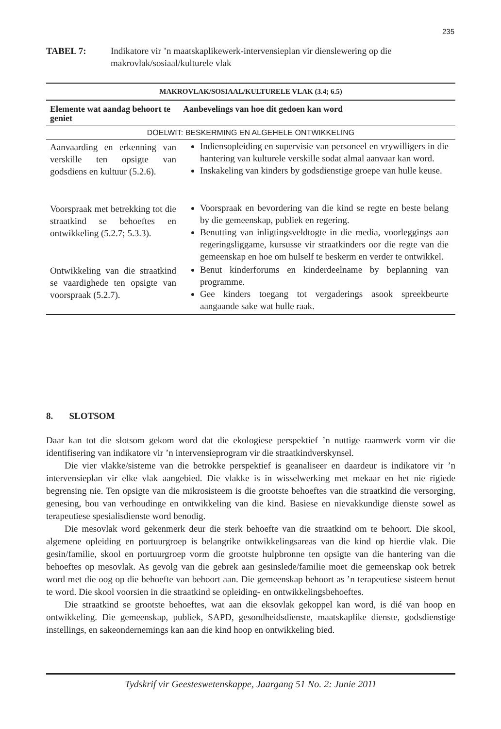235
TABEL 7: Indikatore vir ’n maatskaplikewerk-intervensieplan vir dienslewering op die makrovlak/sosiaal/kulturele vlak
| MAKROVLAK/SOSIAAL/KULTURELE VLAK (3.4; 6.5) | |
| --- | --- |
| Elemente wat aandag behoort te geniet | Aanbevelings van hoe dit gedoen kan word |
| DOELWIT: BESKERMING EN ALGEHELE ONTWIKKELING | |
| Aanvaarding en erkenning van verskille ten opsigte van godsdiens en kultuur (5.2.6). | Indiensopleiding en supervisie van personeel en vrywilligers in die hantering van kulturele verskille sodat almal aanvaar kan word. Inskakeling van kinders by godsdienstige groepe van hulle keuse. |
| Voorspraak met betrekking tot die straatkind se behoeftes en ontwikkeling (5.2.7; 5.3.3). | Voorspraak en bevordering van die kind se regte en beste belang by die gemeenskap, publiek en regering. Benutting van inligtingsveldtogte in die media, voorleggings aan regeringsliggame, kursusse vir straatkinders oor die regte van die gemeenskap en hoe om hulself te beskerm en verder te ontwikkel. |
| Ontwikkeling van die straatkind se vaardighede ten opsigte van voorspraak (5.2.7). | Benut kinderforums en kinderdeelname by beplanning van programme. Gee kinders toegang tot vergaderings asook spreekbeurte aangaande sake wat hulle raak. |
8. SLOTSOM
Daar kan tot die slotsom gekom word dat die ekologiese perspektief ’n nuttige raamwerk vorm vir die identifisering van indikatore vir ’n intervensieprogram vir die straatkindverskynsel.
Die vier vlakke/sisteme van die betrokke perspektief is geanaliseer en daardeur is indikatore vir ’n intervensieplan vir elke vlak aangebied. Die vlakke is in wisselwerking met mekaar en het nie rigiede begrensing nie. Ten opsigte van die mikrosisteem is die grootste behoeftes van die straatkind die versorging, genesing, bou van verhoudinge en ontwikkeling van die kind. Basiese en nievakkundige dienste sowel as terapeutiese spesialisdienste word benodig.
Die mesovlak word gekenmerk deur die sterk behoefte van die straatkind om te behoort. Die skool, algemene opleiding en portuurgroep is belangrike ontwikkelingsareas van die kind op hierdie vlak. Die gesin/familie, skool en portuurgroep vorm die grootste hulpbronne ten opsigte van die hantering van die behoeftes op mesovlak. As gevolg van die gebrek aan gesinslede/familie moet die gemeenskap ook betrek word met die oog op die behoefte van behoort aan. Die gemeenskap behoort as ’n terapeutiese sisteem benut te word. Die skool voorsien in die straatkind se opleiding- en ontwikkelingsbehoeftes.
Die straatkind se grootste behoeftes, wat aan die eksovlak gekoppel kan word, is dié van hoop en ontwikkeling. Die gemeenskap, publiek, SAPD, gesondheidsdienste, maatskaplike dienste, godsdienstige instellings, en sakeondernemings kan aan die kind hoop en ontwikkeling bied.
Tydskrif vir Geesteswetenskappe, Jaargang 51 No. 2: Junie 2011